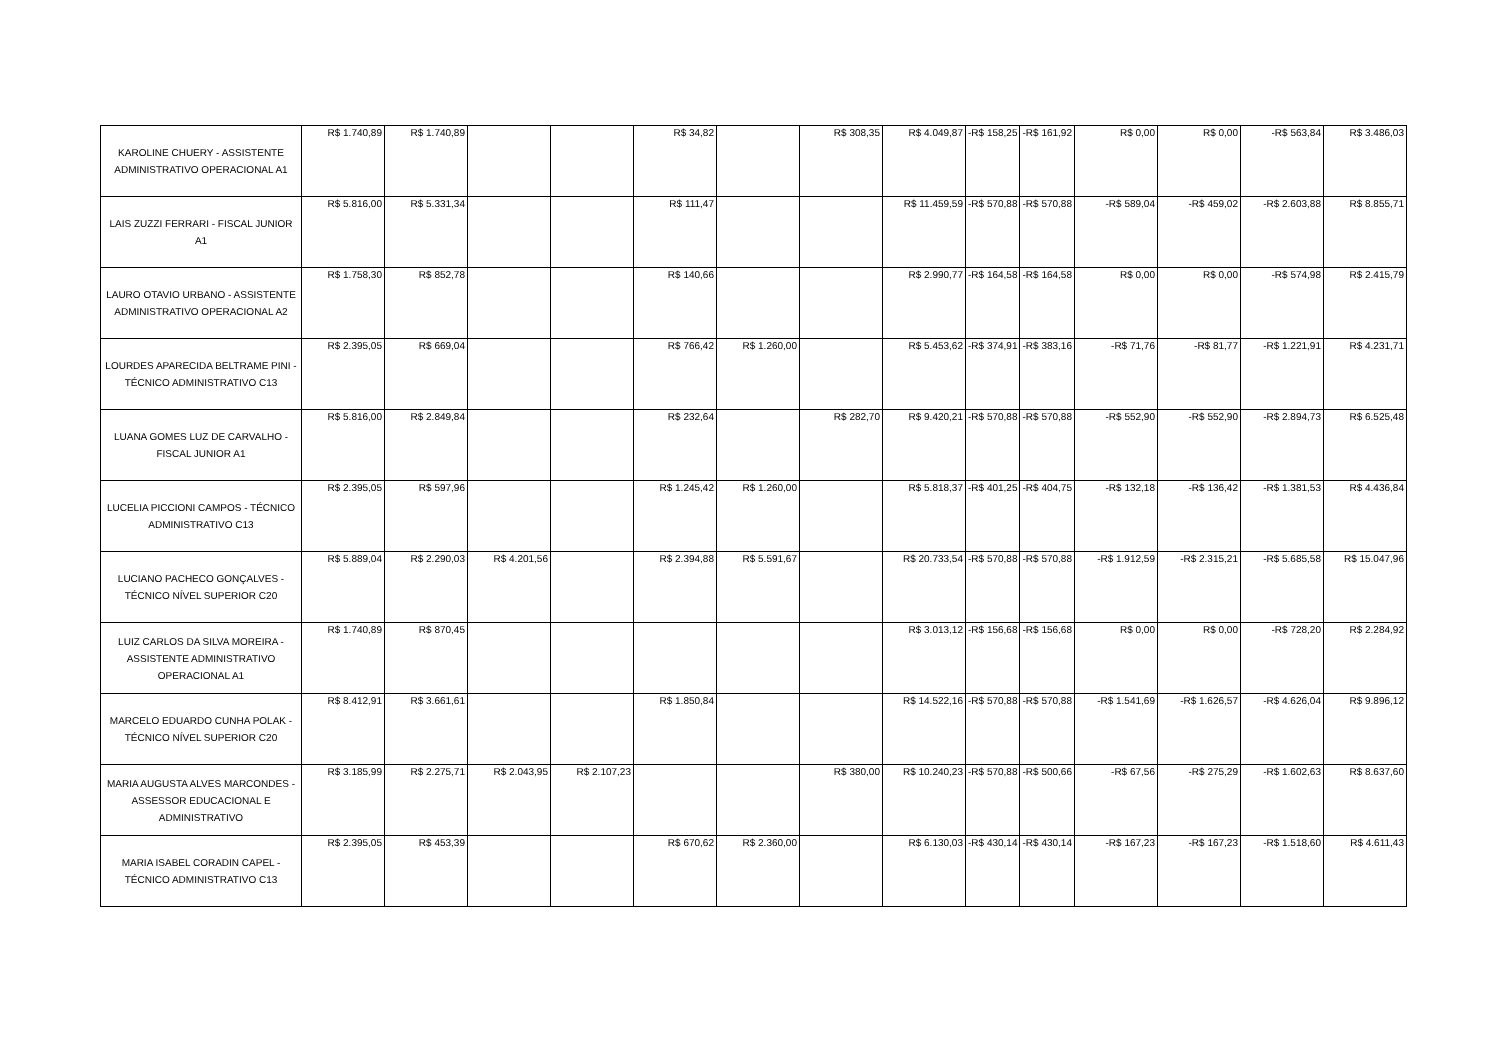| KAROLINE CHUERY - ASSISTENTE ADMINISTRATIVO OPERACIONAL A1 | R$ 1.740,89 | R$ 1.740,89 | | | R$ 34,82 | | R$ 308,35 | R$ 4.049,87 | -R$ 158,25 | -R$ 161,92 | R$ 0,00 | R$ 0,00 | -R$ 563,84 | R$ 3.486,03 |
| LAIS ZUZZI FERRARI - FISCAL JUNIOR A1 | R$ 5.816,00 | R$ 5.331,34 | | | R$ 111,47 | | | R$ 11.459,59 | -R$ 570,88 | -R$ 570,88 | -R$ 589,04 | -R$ 459,02 | -R$ 2.603,88 | R$ 8.855,71 |
| LAURO OTAVIO URBANO - ASSISTENTE ADMINISTRATIVO OPERACIONAL A2 | R$ 1.758,30 | R$ 852,78 | | | R$ 140,66 | | | R$ 2.990,77 | -R$ 164,58 | -R$ 164,58 | R$ 0,00 | R$ 0,00 | -R$ 574,98 | R$ 2.415,79 |
| LOURDES APARECIDA BELTRAME PINI - TÉCNICO ADMINISTRATIVO C13 | R$ 2.395,05 | R$ 669,04 | | | R$ 766,42 | R$ 1.260,00 | | R$ 5.453,62 | -R$ 374,91 | -R$ 383,16 | -R$ 71,76 | -R$ 81,77 | -R$ 1.221,91 | R$ 4.231,71 |
| LUANA GOMES LUZ DE CARVALHO - FISCAL JUNIOR A1 | R$ 5.816,00 | R$ 2.849,84 | | | R$ 232,64 | | R$ 282,70 | R$ 9.420,21 | -R$ 570,88 | -R$ 570,88 | -R$ 552,90 | -R$ 552,90 | -R$ 2.894,73 | R$ 6.525,48 |
| LUCELIA PICCIONI CAMPOS - TÉCNICO ADMINISTRATIVO C13 | R$ 2.395,05 | R$ 597,96 | | | R$ 1.245,42 | R$ 1.260,00 | | R$ 5.818,37 | -R$ 401,25 | -R$ 404,75 | -R$ 132,18 | -R$ 136,42 | -R$ 1.381,53 | R$ 4.436,84 |
| LUCIANO PACHECO GONÇALVES - TÉCNICO NÍVEL SUPERIOR C20 | R$ 5.889,04 | R$ 2.290,03 | R$ 4.201,56 | | R$ 2.394,88 | R$ 5.591,67 | | R$ 20.733,54 | -R$ 570,88 | -R$ 570,88 | -R$ 1.912,59 | -R$ 2.315,21 | -R$ 5.685,58 | R$ 15.047,96 |
| LUIZ CARLOS DA SILVA MOREIRA - ASSISTENTE ADMINISTRATIVO OPERACIONAL A1 | R$ 1.740,89 | R$ 870,45 | | | | | | R$ 3.013,12 | -R$ 156,68 | -R$ 156,68 | R$ 0,00 | R$ 0,00 | -R$ 728,20 | R$ 2.284,92 |
| MARCELO EDUARDO CUNHA POLAK - TÉCNICO NÍVEL SUPERIOR C20 | R$ 8.412,91 | R$ 3.661,61 | | | R$ 1.850,84 | | | R$ 14.522,16 | -R$ 570,88 | -R$ 570,88 | -R$ 1.541,69 | -R$ 1.626,57 | -R$ 4.626,04 | R$ 9.896,12 |
| MARIA AUGUSTA ALVES MARCONDES - ASSESSOR EDUCACIONAL E ADMINISTRATIVO | R$ 3.185,99 | R$ 2.275,71 | R$ 2.043,95 | R$ 2.107,23 | | | R$ 380,00 | R$ 10.240,23 | -R$ 570,88 | -R$ 500,66 | -R$ 67,56 | -R$ 275,29 | -R$ 1.602,63 | R$ 8.637,60 |
| MARIA ISABEL CORADIN CAPEL - TÉCNICO ADMINISTRATIVO C13 | R$ 2.395,05 | R$ 453,39 | | | R$ 670,62 | R$ 2.360,00 | | R$ 6.130,03 | -R$ 430,14 | -R$ 430,14 | -R$ 167,23 | -R$ 167,23 | -R$ 1.518,60 | R$ 4.611,43 |